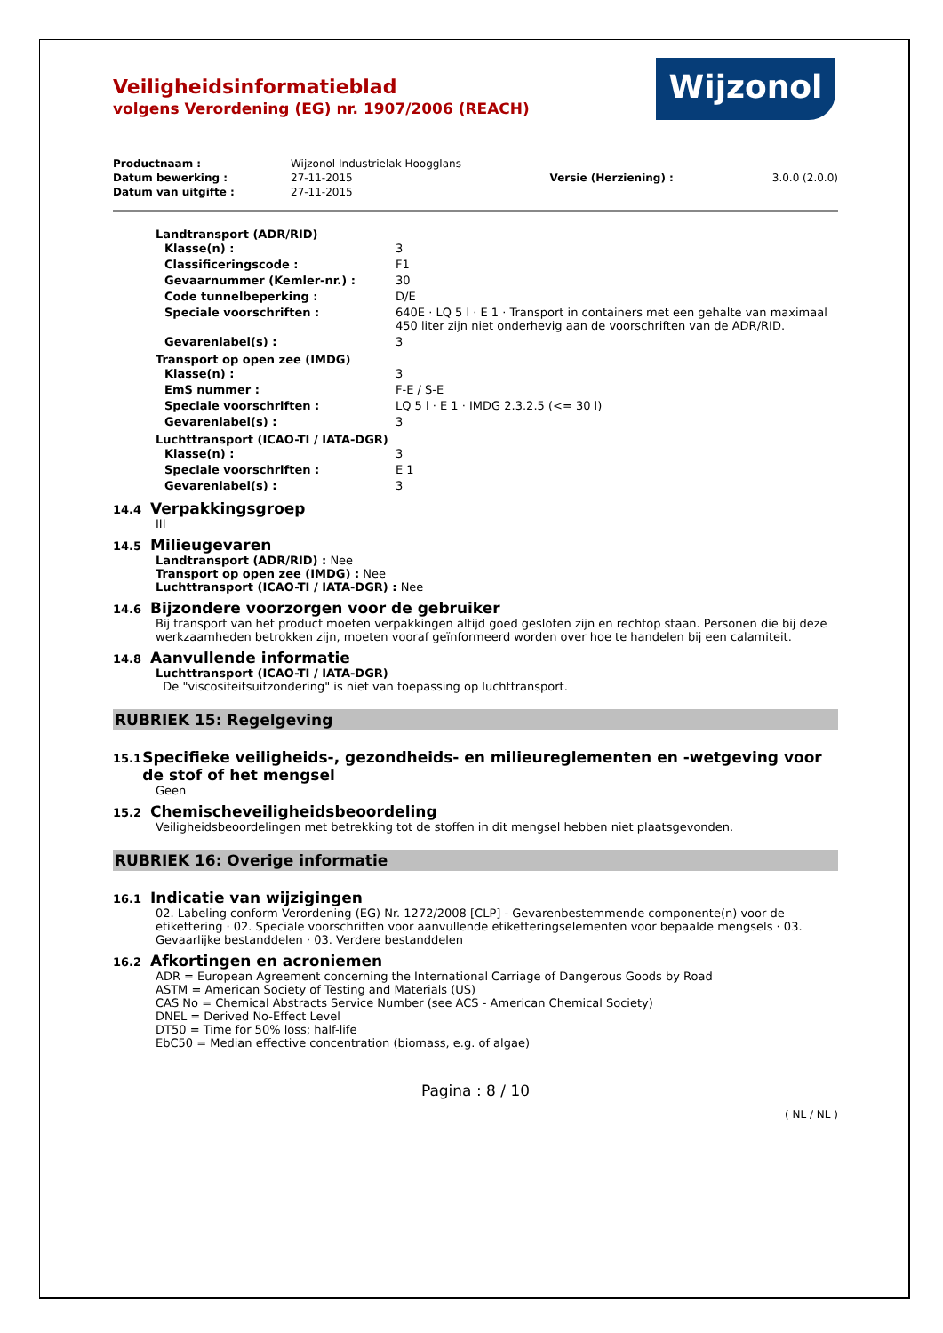Wijzonol
Veiligheidsinformatieblad
volgens Verordening (EG) nr. 1907/2006 (REACH)
| Productnaam : | Wijzonol Industrielak Hoogglans | | |
| Datum bewerking : | 27-11-2015 | Versie (Herziening) : | 3.0.0 (2.0.0) |
| Datum van uitgifte : | 27-11-2015 | | |
Landtransport (ADR/RID)
| Klasse(n) : | 3 |
| Classificeringscode : | F1 |
| Gevaarnummer (Kemler-nr.) : | 30 |
| Code tunnelbeperking : | D/E |
| Speciale voorschriften : | 640E · LQ 5 l · E 1 · Transport in containers met een gehalte van maximaal 450 liter zijn niet onderhevig aan de voorschriften van de ADR/RID. |
| Gevarenlabel(s) : | 3 |
Transport op open zee (IMDG)
| Klasse(n) : | 3 |
| EmS nummer : | F-E / S-E |
| Speciale voorschriften : | LQ 5 l · E 1 · IMDG 2.3.2.5 (<= 30 l) |
| Gevarenlabel(s) : | 3 |
Luchttransport (ICAO-TI / IATA-DGR)
| Klasse(n) : | 3 |
| Speciale voorschriften : | E 1 |
| Gevarenlabel(s) : | 3 |
14.4 Verpakkingsgroep
III
14.5 Milieugevaren
Landtransport (ADR/RID) : Nee
Transport op open zee (IMDG) : Nee
Luchttransport (ICAO-TI / IATA-DGR) : Nee
14.6 Bijzondere voorzorgen voor de gebruiker
Bij transport van het product moeten verpakkingen altijd goed gesloten zijn en rechtop staan. Personen die bij deze werkzaamheden betrokken zijn, moeten vooraf geïnformeerd worden over hoe te handelen bij een calamiteit.
14.8 Aanvullende informatie
Luchttransport (ICAO-TI / IATA-DGR)
De "viscositeitsuitzondering" is niet van toepassing op luchttransport.
RUBRIEK 15: Regelgeving
15.1 Specifieke veiligheids-, gezondheids- en milieureglementen en -wetgeving voor de stof of het mengsel
Geen
15.2 Chemischeveiligheidsbeoordeling
Veiligheidsbeoordelingen met betrekking tot de stoffen in dit mengsel hebben niet plaatsgevonden.
RUBRIEK 16: Overige informatie
16.1 Indicatie van wijzigingen
02. Labeling conform Verordening (EG) Nr. 1272/2008 [CLP] - Gevarenbestemmende componente(n) voor de etikettering · 02. Speciale voorschriften voor aanvullende etiketteringselementen voor bepaalde mengsels · 03. Gevaarlijke bestanddelen · 03. Verdere bestanddelen
16.2 Afkortingen en acroniemen
ADR = European Agreement concerning the International Carriage of Dangerous Goods by Road
ASTM = American Society of Testing and Materials (US)
CAS No = Chemical Abstracts Service Number (see ACS - American Chemical Society)
DNEL = Derived No-Effect Level
DT50 = Time for 50% loss; half-life
EbC50 = Median effective concentration (biomass, e.g. of algae)
Pagina : 8 / 10
( NL / NL )